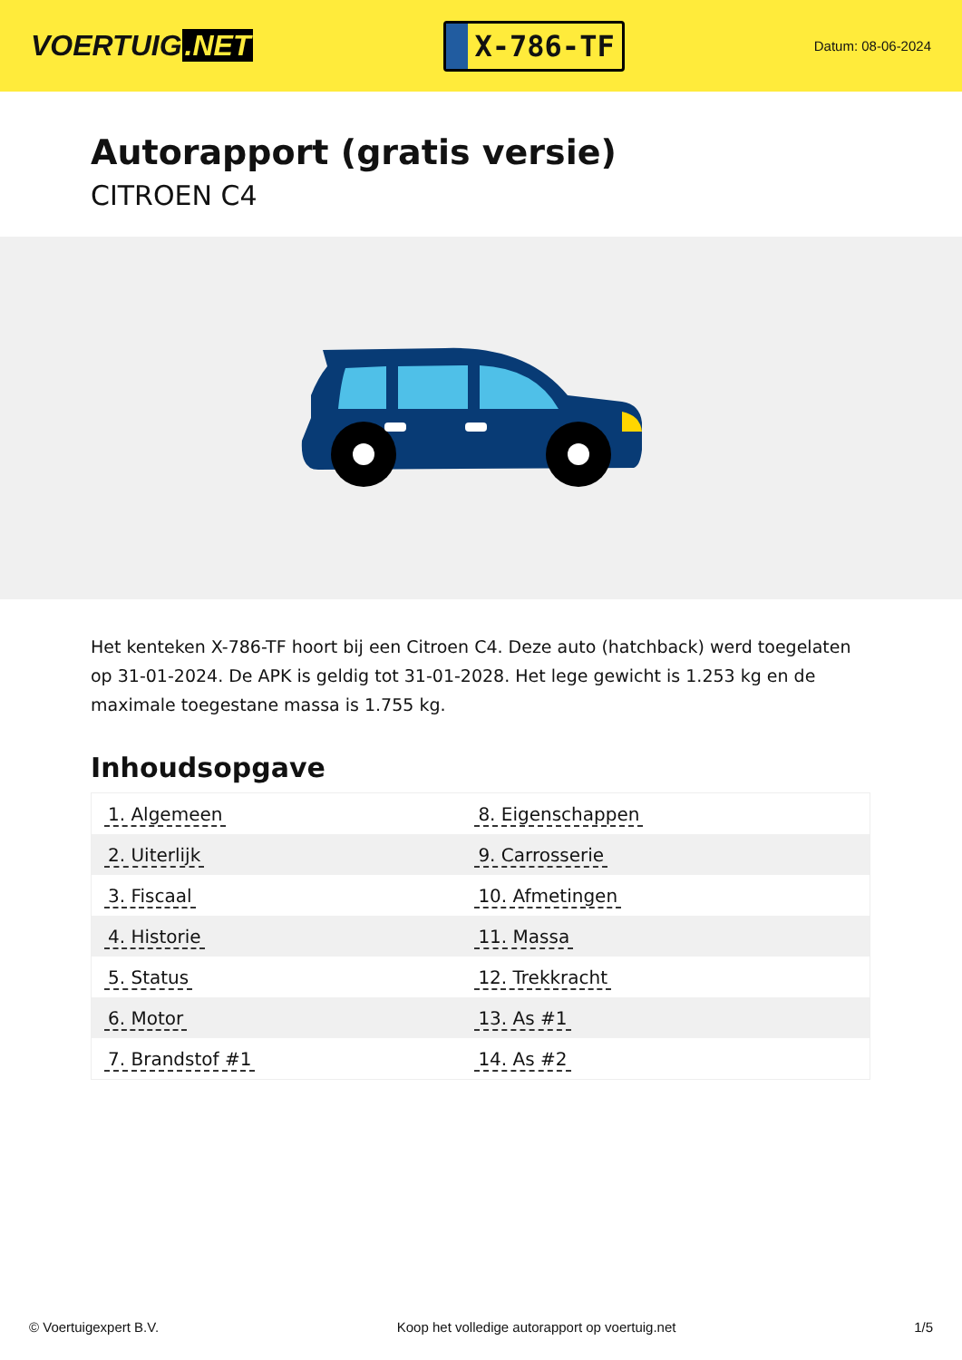VOERTUIG.NET
X-786-TF
Datum: 08-06-2024
Autorapport (gratis versie)
CITROEN C4
Het kenteken X-786-TF hoort bij een Citroen C4. Deze auto (hatchback) werd toegelaten op 31-01-2024. De APK is geldig tot 31-01-2028. Het lege gewicht is 1.253 kg en de maximale toegestane massa is 1.755 kg.
Inhoudsopgave
| 1. Algemeen | 8. Eigenschappen |
| 2. Uiterlijk | 9. Carrosserie |
| 3. Fiscaal | 10. Afmetingen |
| 4. Historie | 11. Massa |
| 5. Status | 12. Trekkracht |
| 6. Motor | 13. As #1 |
| 7. Brandstof #1 | 14. As #2 |
© Voertuigexpert B.V. Koop het volledige autorapport op voertuig.net 1/5